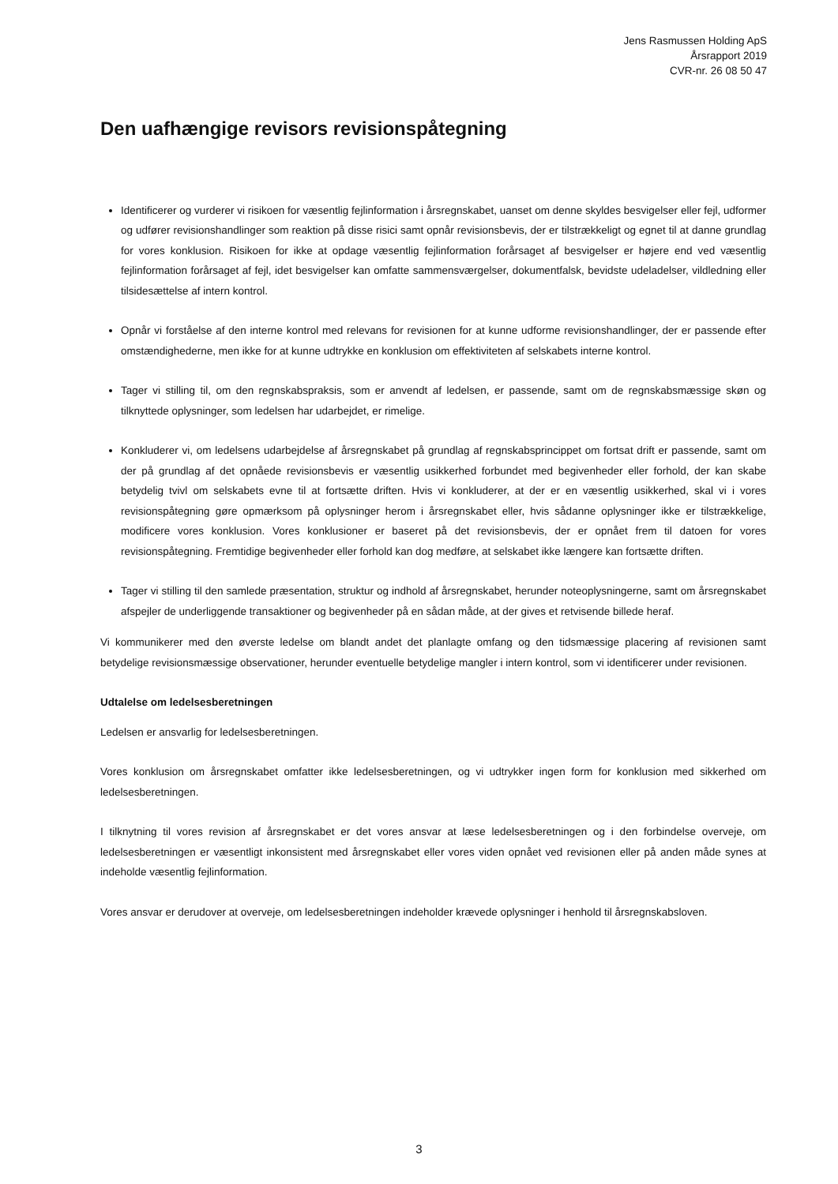Jens Rasmussen Holding ApS
Årsrapport 2019
CVR-nr. 26 08 50 47
Den uafhængige revisors revisionspåtegning
Identificerer og vurderer vi risikoen for væsentlig fejlinformation i årsregnskabet, uanset om denne skyldes besvigelser eller fejl, udformer og udfører revisionshandlinger som reaktion på disse risici samt opnår revisionsbevis, der er tilstrækkeligt og egnet til at danne grundlag for vores konklusion. Risikoen for ikke at opdage væsentlig fejlinformation forårsaget af besvigelser er højere end ved væsentlig fejlinformation forårsaget af fejl, idet besvigelser kan omfatte sammensværgelser, dokumentfalsk, bevidste udeladelser, vildledning eller tilsidesættelse af intern kontrol.
Opnår vi forståelse af den interne kontrol med relevans for revisionen for at kunne udforme revisionshandlinger, der er passende efter omstændighederne, men ikke for at kunne udtrykke en konklusion om effektiviteten af selskabets interne kontrol.
Tager vi stilling til, om den regnskabspraksis, som er anvendt af ledelsen, er passende, samt om de regnskabsmæssige skøn og tilknyttede oplysninger, som ledelsen har udarbejdet, er rimelige.
Konkluderer vi, om ledelsens udarbejdelse af årsregnskabet på grundlag af regnskabsprincippet om fortsat drift er passende, samt om der på grundlag af det opnåede revisionsbevis er væsentlig usikkerhed forbundet med begivenheder eller forhold, der kan skabe betydelig tvivl om selskabets evne til at fortsætte driften. Hvis vi konkluderer, at der er en væsentlig usikkerhed, skal vi i vores revisionspåtegning gøre opmærksom på oplysninger herom i årsregnskabet eller, hvis sådanne oplysninger ikke er tilstrækkelige, modificere vores konklusion. Vores konklusioner er baseret på det revisionsbevis, der er opnået frem til datoen for vores revisionspåtegning. Fremtidige begivenheder eller forhold kan dog medføre, at selskabet ikke længere kan fortsætte driften.
Tager vi stilling til den samlede præsentation, struktur og indhold af årsregnskabet, herunder noteoplysningerne, samt om årsregnskabet afspejler de underliggende transaktioner og begivenheder på en sådan måde, at der gives et retvisende billede heraf.
Vi kommunikerer med den øverste ledelse om blandt andet det planlagte omfang og den tidsmæssige placering af revisionen samt betydelige revisionsmæssige observationer, herunder eventuelle betydelige mangler i intern kontrol, som vi identificerer under revisionen.
Udtalelse om ledelsesberetningen
Ledelsen er ansvarlig for ledelsesberetningen.
Vores konklusion om årsregnskabet omfatter ikke ledelsesberetningen, og vi udtrykker ingen form for konklusion med sikkerhed om ledelsesberetningen.
I tilknytning til vores revision af årsregnskabet er det vores ansvar at læse ledelsesberetningen og i den forbindelse overveje, om ledelsesberetningen er væsentligt inkonsistent med årsregnskabet eller vores viden opnået ved revisionen eller på anden måde synes at indeholde væsentlig fejlinformation.
Vores ansvar er derudover at overveje, om ledelsesberetningen indeholder krævede oplysninger i henhold til årsregnskabsloven.
3